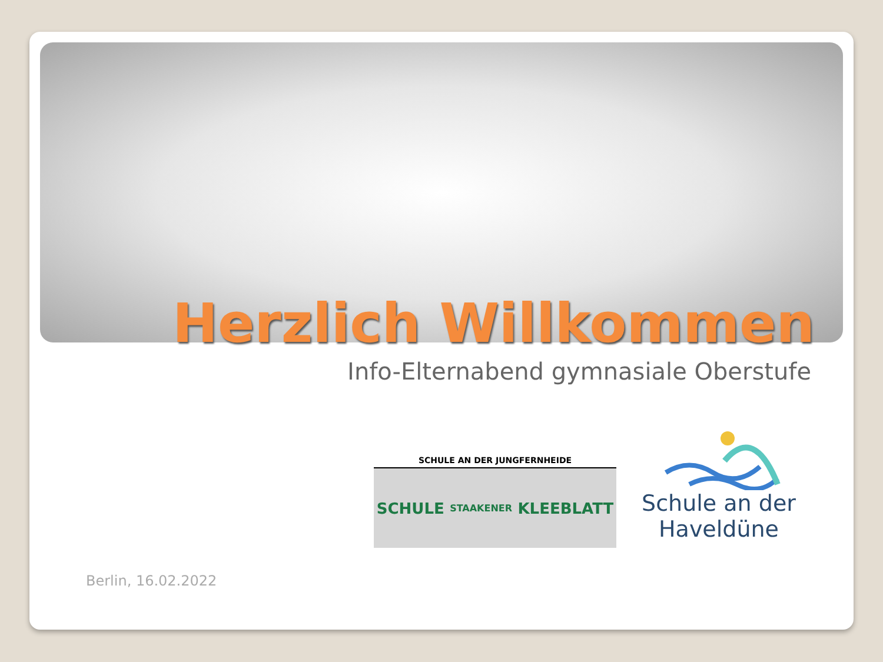Herzlich Willkommen
Info-Elternabend gymnasiale Oberstufe
SCHULE AN DER JUNGFERNHEIDE
SCHULE STAAKENER KLEEBLATT
Schule an der
Haveldüne
Berlin, 16.02.2022